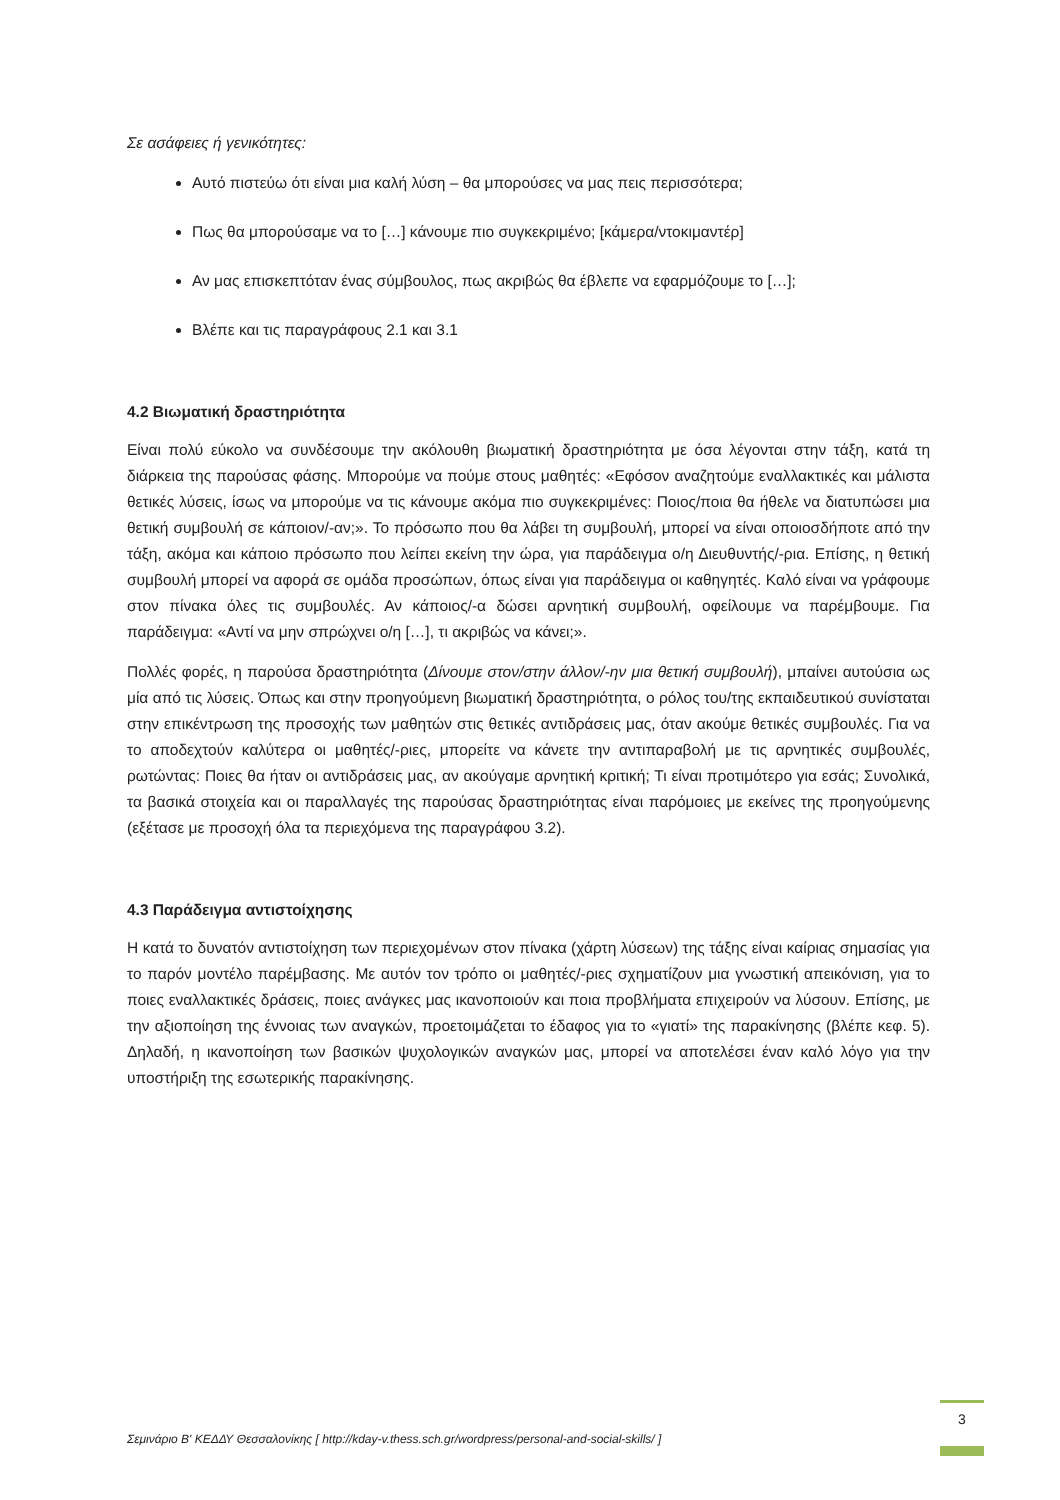Σε ασάφειες ή γενικότητες:
Αυτό πιστεύω ότι είναι μια καλή λύση – θα μπορούσες να μας πεις περισσότερα;
Πως θα μπορούσαμε να το […] κάνουμε πιο συγκεκριμένο; [κάμερα/ντοκιμαντέρ]
Αν μας επισκεπτόταν ένας σύμβουλος, πως ακριβώς θα έβλεπε να εφαρμόζουμε το […];
Βλέπε και τις παραγράφους 2.1 και 3.1
4.2 Βιωματική δραστηριότητα
Είναι πολύ εύκολο να συνδέσουμε την ακόλουθη βιωματική δραστηριότητα με όσα λέγονται στην τάξη, κατά τη διάρκεια της παρούσας φάσης. Μπορούμε να πούμε στους μαθητές: «Εφόσον αναζητούμε εναλλακτικές και μάλιστα θετικές λύσεις, ίσως να μπορούμε να τις κάνουμε ακόμα πιο συγκεκριμένες: Ποιος/ποια θα ήθελε να διατυπώσει μια θετική συμβουλή σε κάποιον/-αν;». Το πρόσωπο που θα λάβει τη συμβουλή, μπορεί να είναι οποιοσδήποτε από την τάξη, ακόμα και κάποιο πρόσωπο που λείπει εκείνη την ώρα, για παράδειγμα ο/η Διευθυντής/-ρια. Επίσης, η θετική συμβουλή μπορεί να αφορά σε ομάδα προσώπων, όπως είναι για παράδειγμα οι καθηγητές. Καλό είναι να γράφουμε στον πίνακα όλες τις συμβουλές. Αν κάποιος/-α δώσει αρνητική συμβουλή, οφείλουμε να παρέμβουμε. Για παράδειγμα: «Αντί να μην σπρώχνει ο/η […], τι ακριβώς να κάνει;».
Πολλές φορές, η παρούσα δραστηριότητα (Δίνουμε στον/στην άλλον/-ην μια θετική συμβουλή), μπαίνει αυτούσια ως μία από τις λύσεις. Όπως και στην προηγούμενη βιωματική δραστηριότητα, ο ρόλος του/της εκπαιδευτικού συνίσταται στην επικέντρωση της προσοχής των μαθητών στις θετικές αντιδράσεις μας, όταν ακούμε θετικές συμβουλές. Για να το αποδεχτούν καλύτερα οι μαθητές/-ριες, μπορείτε να κάνετε την αντιπαραβολή με τις αρνητικές συμβουλές, ρωτώντας: Ποιες θα ήταν οι αντιδράσεις μας, αν ακούγαμε αρνητική κριτική; Τι είναι προτιμότερο για εσάς; Συνολικά, τα βασικά στοιχεία και οι παραλλαγές της παρούσας δραστηριότητας είναι παρόμοιες με εκείνες της προηγούμενης (εξέτασε με προσοχή όλα τα περιεχόμενα της παραγράφου 3.2).
4.3 Παράδειγμα αντιστοίχησης
Η κατά το δυνατόν αντιστοίχηση των περιεχομένων στον πίνακα (χάρτη λύσεων) της τάξης είναι καίριας σημασίας για το παρόν μοντέλο παρέμβασης. Με αυτόν τον τρόπο οι μαθητές/-ριες σχηματίζουν μια γνωστική απεικόνιση, για το ποιες εναλλακτικές δράσεις, ποιες ανάγκες μας ικανοποιούν και ποια προβλήματα επιχειρούν να λύσουν. Επίσης, με την αξιοποίηση της έννοιας των αναγκών, προετοιμάζεται το έδαφος για το «γιατί» της παρακίνησης (βλέπε κεφ. 5). Δηλαδή, η ικανοποίηση των βασικών ψυχολογικών αναγκών μας, μπορεί να αποτελέσει έναν καλό λόγο για την υποστήριξη της εσωτερικής παρακίνησης.
Σεμινάριο Β' ΚΕΔΔΥ Θεσσαλονίκης [ http://kday-v.thess.sch.gr/wordpress/personal-and-social-skills/ ]
3